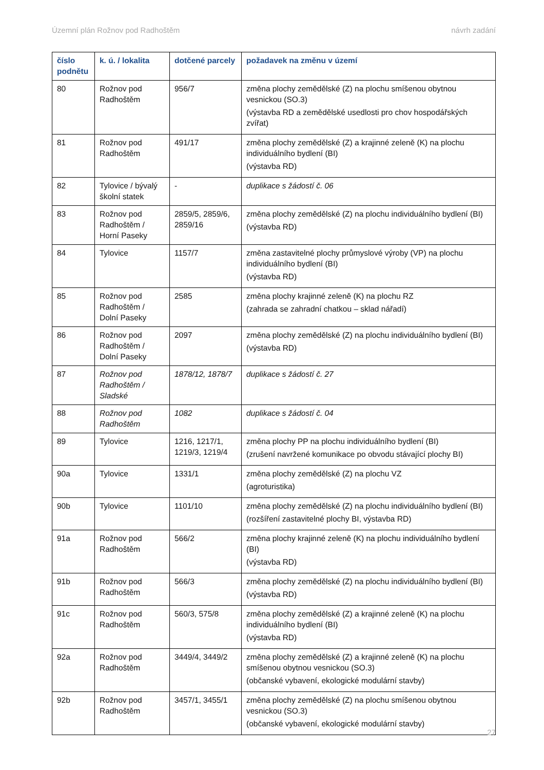Územní plán Rožnov pod Radhoštěm návrh zadání
| číslo podnětu | k. ú. / lokalita | dotčené parcely | požadavek na změnu v území |
| --- | --- | --- | --- |
| 80 | Rožnov pod Radhoštěm | 956/7 | změna plochy zemědělské (Z) na plochu smíšenou obytnou vesnickou (SO.3) (výstavba RD a zemědělské usedlosti pro chov hospodářských zvířat) |
| 81 | Rožnov pod Radhoštěm | 491/17 | změna plochy zemědělské (Z) a krajinné zeleně (K) na plochu individuálního bydlení (BI) (výstavba RD) |
| 82 | Tylovice / bývalý školní statek | - | duplikace s žádostí č. 06 |
| 83 | Rožnov pod Radhoštěm / Horní Paseky | 2859/5, 2859/6, 2859/16 | změna plochy zemědělské (Z) na plochu individuálního bydlení (BI) (výstavba RD) |
| 84 | Tylovice | 1157/7 | změna zastavitelné plochy průmyslové výroby (VP) na plochu individuálního bydlení (BI) (výstavba RD) |
| 85 | Rožnov pod Radhoštěm / Dolní Paseky | 2585 | změna plochy krajinné zeleně (K) na plochu RZ (zahrada se zahradní chatkou – sklad nářadí) |
| 86 | Rožnov pod Radhoštěm / Dolní Paseky | 2097 | změna plochy zemědělské (Z) na plochu individuálního bydlení (BI) (výstavba RD) |
| 87 | Rožnov pod Radhoštěm / Sladské | 1878/12, 1878/7 | duplikace s žádostí č. 27 |
| 88 | Rožnov pod Radhoštěm | 1082 | duplikace s žádostí č. 04 |
| 89 | Tylovice | 1216, 1217/1, 1219/3, 1219/4 | změna plochy PP na plochu individuálního bydlení (BI) (zrušení navržené komunikace po obvodu stávající plochy BI) |
| 90a | Tylovice | 1331/1 | změna plochy zemědělské (Z) na plochu VZ (agroturistika) |
| 90b | Tylovice | 1101/10 | změna plochy zemědělské (Z) na plochu individuálního bydlení (BI) (rozšíření zastavitelné plochy BI, výstavba RD) |
| 91a | Rožnov pod Radhoštěm | 566/2 | změna plochy krajinné zeleně (K) na plochu individuálního bydlení (BI) (výstavba RD) |
| 91b | Rožnov pod Radhoštěm | 566/3 | změna plochy zemědělské (Z) na plochu individuálního bydlení (BI) (výstavba RD) |
| 91c | Rožnov pod Radhoštěm | 560/3, 575/8 | změna plochy zemědělské (Z) a krajinné zeleně (K) na plochu individuálního bydlení (BI) (výstavba RD) |
| 92a | Rožnov pod Radhoštěm | 3449/4, 3449/2 | změna plochy zemědělské (Z) a krajinné zeleně (K) na plochu smíšenou obytnou vesnickou (SO.3) (občanské vybavení, ekologické modulární stavby) |
| 92b | Rožnov pod Radhoštěm | 3457/1, 3455/1 | změna plochy zemědělské (Z) na plochu smíšenou obytnou vesnickou (SO.3) (občanské vybavení, ekologické modulární stavby) |
27